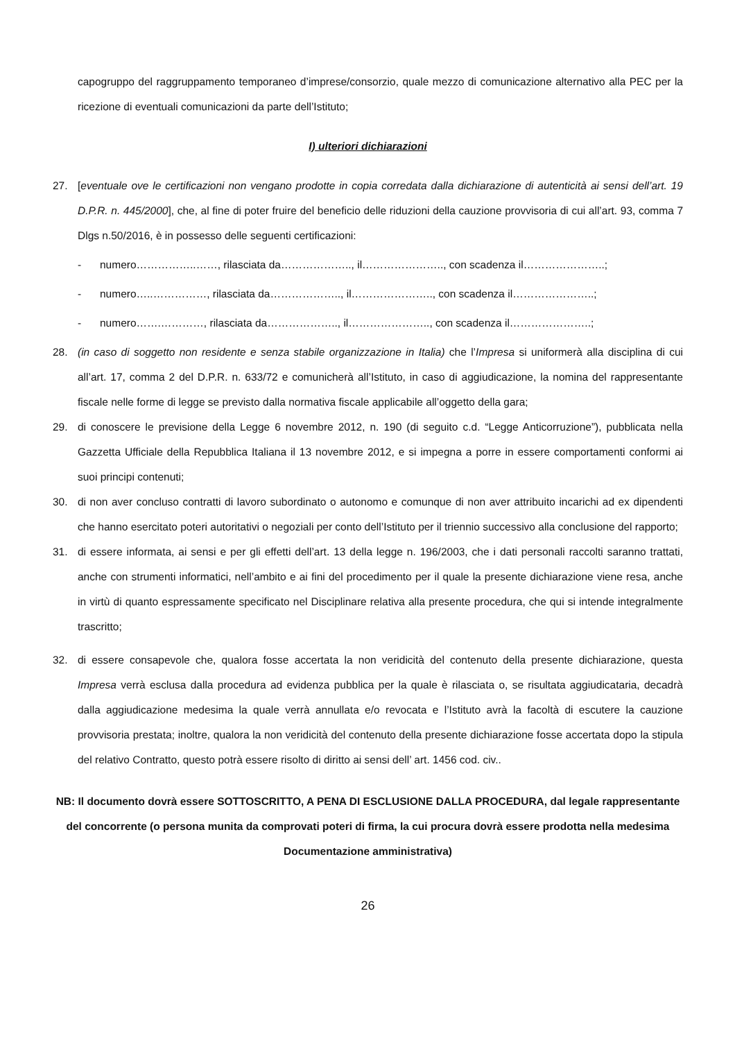capogruppo del raggruppamento temporaneo d’imprese/consorzio, quale mezzo di comunicazione alternativo alla PEC per la ricezione di eventuali comunicazioni da parte dell’Istituto;
I) ulteriori dichiarazioni
27. [eventuale ove le certificazioni non vengano prodotte in copia corredata dalla dichiarazione di autenticità ai sensi dell’art. 19 D.P.R. n. 445/2000], che, al fine di poter fruire del beneficio delle riduzioni della cauzione provvisoria di cui all’art. 93, comma 7 Dlgs n.50/2016, è in possesso delle seguenti certificazioni:
- numero……………..……, rilasciata da……………….., il………………….., con scadenza il…………………..;
- numero…..……………, rilasciata da……………….., il………………….., con scadenza il…………………..;
- numero…….…………, rilasciata da……………….., il………………….., con scadenza il…………………..;
28. (in caso di soggetto non residente e senza stabile organizzazione in Italia) che l’Impresa si uniformerà alla disciplina di cui all’art. 17, comma 2 del D.P.R. n. 633/72 e comunicherà all’Istituto, in caso di aggiudicazione, la nomina del rappresentante fiscale nelle forme di legge se previsto dalla normativa fiscale applicabile all’oggetto della gara;
29. di conoscere le previsione della Legge 6 novembre 2012, n. 190 (di seguito c.d. “Legge Anticorruzione”), pubblicata nella Gazzetta Ufficiale della Repubblica Italiana il 13 novembre 2012, e si impegna a porre in essere comportamenti conformi ai suoi principi contenuti;
30. di non aver concluso contratti di lavoro subordinato o autonomo e comunque di non aver attribuito incarichi ad ex dipendenti che hanno esercitato poteri autoritativi o negoziali per conto dell’Istituto per il triennio successivo alla conclusione del rapporto;
31. di essere informata, ai sensi e per gli effetti dell’art. 13 della legge n. 196/2003, che i dati personali raccolti saranno trattati, anche con strumenti informatici, nell’ambito e ai fini del procedimento per il quale la presente dichiarazione viene resa, anche in virtù di quanto espressamente specificato nel Disciplinare relativa alla presente procedura, che qui si intende integralmente trascritto;
32. di essere consapevole che, qualora fosse accertata la non veridicità del contenuto della presente dichiarazione, questa Impresa verrà esclusa dalla procedura ad evidenza pubblica per la quale è rilasciata o, se risultata aggiudicataria, decadrà dalla aggiudicazione medesima la quale verrà annullata e/o revocata e l’Istituto avrà la facoltà di escutere la cauzione provvisoria prestata; inoltre, qualora la non veridicità del contenuto della presente dichiarazione fosse accertata dopo la stipula del relativo Contratto, questo potrà essere risolto di diritto ai sensi dell’ art. 1456 cod. civ..
NB: Il documento dovrà essere SOTTOSCRITTO, A PENA DI ESCLUSIONE DALLA PROCEDURA, dal legale rappresentante del concorrente (o persona munita da comprovati poteri di firma, la cui procura dovrà essere prodotta nella medesima Documentazione amministrativa)
26